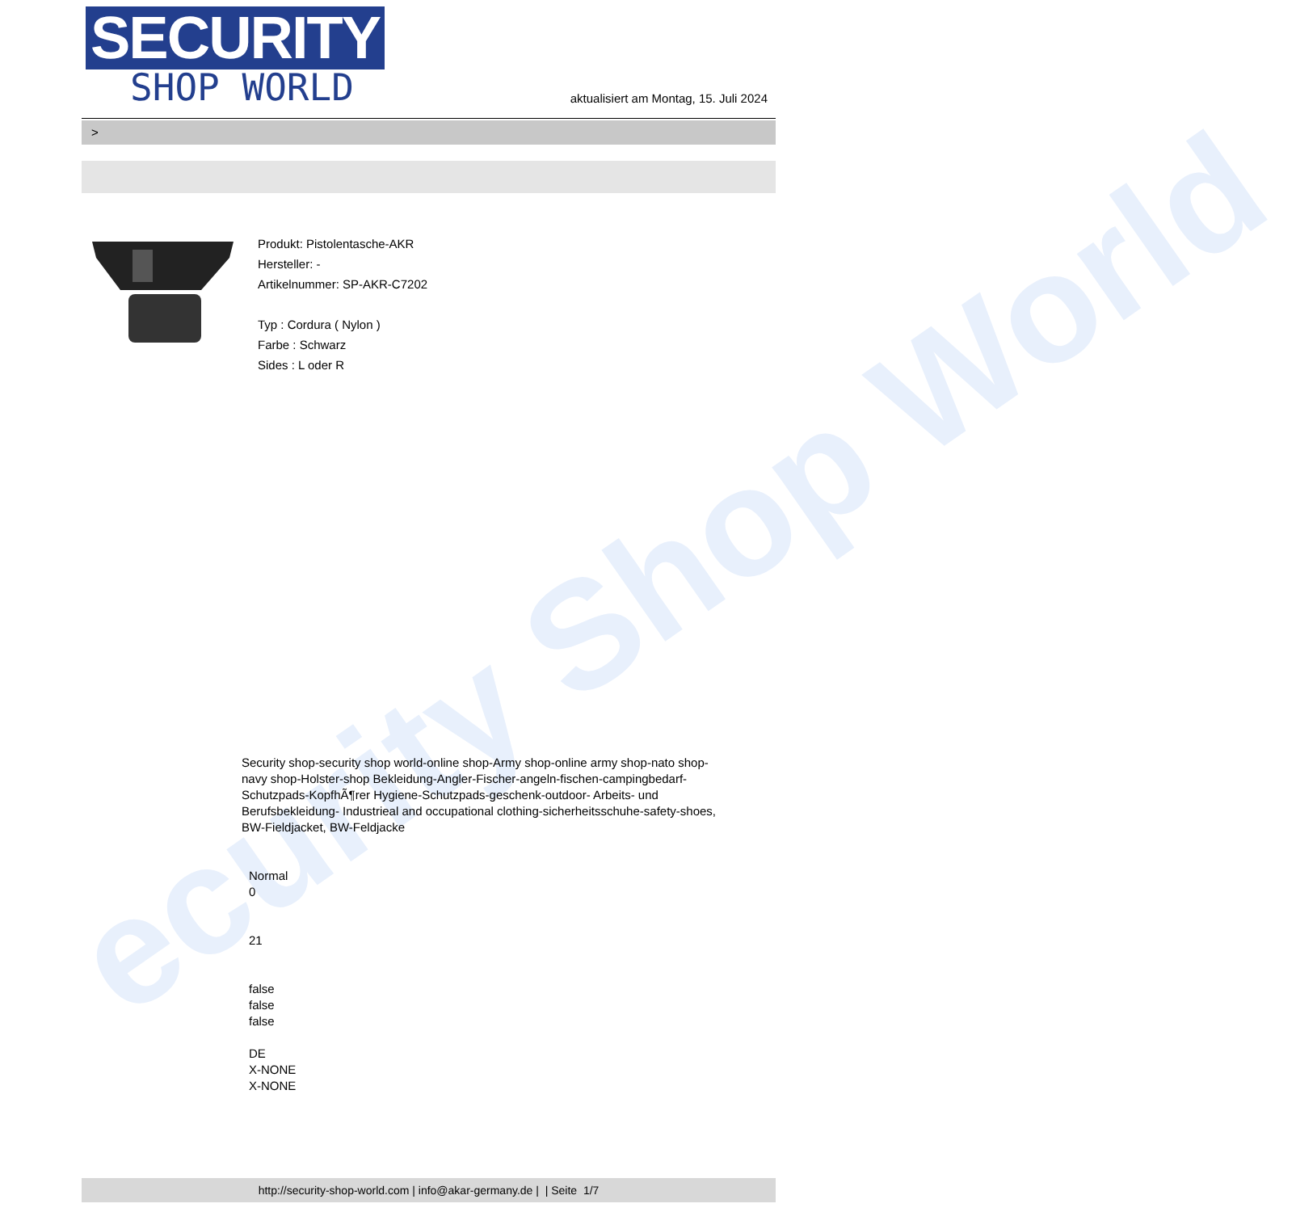ecurity Shop World
SECURITY
SHOP WORLD
aktualisiert am Montag, 15. Juli 2024
>
Produkt: Pistolentasche-AKR
Hersteller: -
Artikelnummer: SP-AKR-C7202
Typ : Cordura ( Nylon )
Farbe : Schwarz
Sides : L oder R
Security shop-security shop world-online shop-Army shop-online army shop-nato shop-navy shop-Holster-shop Bekleidung-Angler-Fischer-angeln-fischen-campingbedarf-Schutzpads-KopfhÃ¶rer Hygiene-Schutzpads-geschenk-outdoor- Arbeits- und Berufsbekleidung- Industrieal and occupational clothing-sicherheitsschuhe-safety-shoes, BW-Fieldjacket, BW-Feldjacke
Normal
0
21
false
false
false
DE
X-NONE
X-NONE
http://security-shop-world.com | info@akar-germany.de | | Seite 1/7